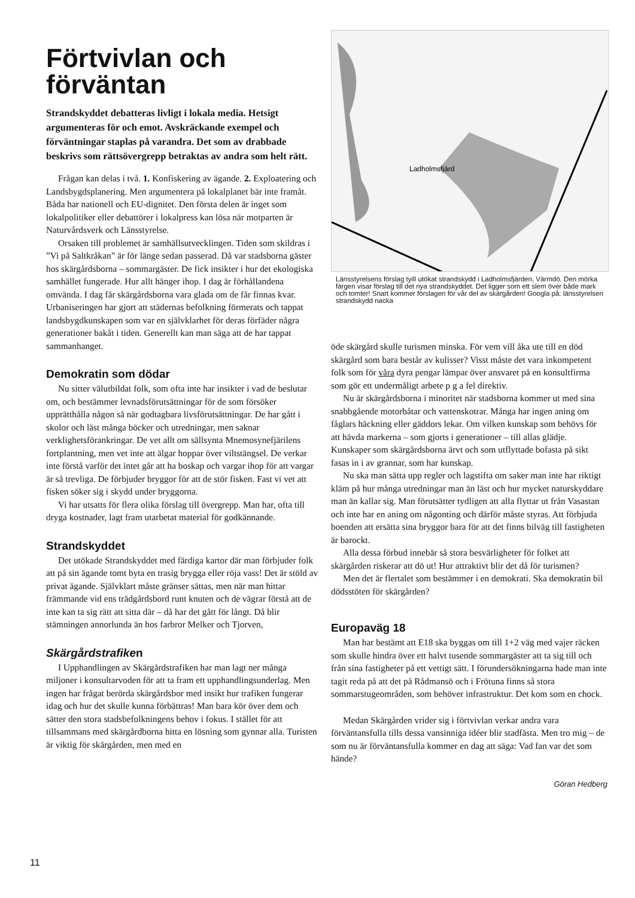Förtvivlan och förväntan
Strandskyddet debatteras livligt i lokala media. Hetsigt argumenteras för och emot. Avskräckande exempel och förväntningar staplas på varandra. Det som av drabbade beskrivs som rättsövergrepp betraktas av andra som helt rätt.
Frågan kan delas i två. 1. Konfiskering av ägande. 2. Exploatering och Landsbygdsplanering. Men argumentera på lokalplanet bär inte framåt. Båda har nationell och EU-dignitet. Den första delen är inget som lokalpolitiker eller debattörer i lokalpress kan lösa när motparten är Naturvårdsverk och Länsstyrelse.
Orsaken till problemet är samhällsutvecklingen. Tiden som skildras i ”Vi på Saltkråkan” är för länge sedan passerad. Då var stadsborna gäster hos skärgårdsborna – sommargäster. De fick insikter i hur det ekologiska samhället fungerade. Hur allt hänger ihop. I dag är förhållandena omvända. I dag får skärgårdsborna vara glada om de får finnas kvar. Urbaniseringen har gjort att städernas befolkning förmerats och tappat landsbygdkunskapen som var en självklarhet för deras förfäder några generationer bakåt i tiden. Generellt kan man säga att de har tappat sammanhanget.
Demokratin som dödar
Nu sitter välutbildat folk, som ofta inte har insikter i vad de beslutar om, och bestämmer levnadsförutsättningar för de som försöker upprätthålla någon så när godtagbara livsförutsättningar. De har gått i skolor och läst många böcker och utredningar, men saknar verklighetsförankringar. De vet allt om sällsynta Mnemosynefjärilens fortplantning, men vet inte att älgar hoppar över viltstängsel. De verkar inte förstå varför det intet går att ha boskap och vargar ihop för att vargar är så trevliga. De förbjuder bryggor för att de stör fisken. Fast vi vet att fisken söker sig i skydd under bryggorna.
Vi har utsatts för flera olika förslag till övergrepp. Man har, ofta till dryga kostnader, lagt fram utarbetat material för godkännande.
Strandskyddet
Det utökade Strandskyddet med färdiga kartor där man förbjuder folk att på sin ägande tomt byta en trasig brygga eller röja vass! Det är stöld av privat ägande. Självklart måste gränser sättas, men när man hittar främmande vid ens trädgårdsbord runt knuten och de vägrar förstå att de inte kan ta sig rätt att sitta där – då har det gått för långt. Då blir stämningen annorlunda än hos farbror Melker och Tjorven,
Skärgårdstrafiken
I Upphandlingen av Skärgårdstrafiken har man lagt ner många miljoner i konsultarvoden för att ta fram ett upphandlingsunderlag. Men ingen har frågat berörda skärgårdsbor med insikt hur trafiken fungerar idag och hur det skulle kunna förbättras! Man bara kör över dem och sätter den stora stadsbefolkningens behov i fokus. I stället för att tillsammans med skärgårdborna hitta en lösning som gynnar alla. Turisten är viktig för skärgården, men med en
Ladholmsfjärd
Länsstyrelsens förslag tyill utökat strandskydd i Ladholmsfjärden, Värmdö. Den mörka färgen visar förslag till det nya strandskyddet. Det ligger som ett slem över både mark och tomter! Snart kommer förslagen för vår del av skärgården! Googla på: länsstyrelsen strandskydd nacka
öde skärgård skulle turismen minska. För vem vill åka ute till en död skärgård som bara består av kulisser? Visst måste det vara inkompetent folk som för våra dyra pengar lämpar över ansvaret på en konsultfirma som gör ett undermåligt arbete p g a fel direktiv.
Nu är skärgårdsborna i minoritet när stadsborna kommer ut med sina snabbgående motorbåtar och vattenskotrar. Många har ingen aning om fåglars häckning eller gäddors lekar. Om vilken kunskap som behövs för att hävda markerna – som gjorts i generationer – till allas glädje. Kunskaper som skärgårdsborna ärvt och som utflyttade bofasta på sikt fasas in i av grannar, som har kunskap.
Nu ska man sätta upp regler och lagstifta om saker man inte har riktigt kläm på hur många utredningar man än läst och hur mycket naturskyddare man än kallar sig. Man förutsätter tydligen att alla flyttar ut från Vasastan och inte har en aning om någonting och därför måste styras. Att förbjuda boenden att ersätta sina bryggor bara för att det finns bilväg till fastigheten är barockt.
Alla dessa förbud innebär så stora besvärligheter för folket att skärgården riskerar att dö ut! Hur attraktivt blir det då för turismen?
Men det är flertalet som bestämmer i en demokrati. Ska demokratin bil dödsstöten för skärgården?
Europaväg 18
Man har bestämt att E18 ska byggas om till 1+2 väg med vajer räcken som skulle hindra över ett halvt tusende sommargäster att ta sig till och från sina fastigheter på ett vettigt sätt. I förundersökningarna hade man inte tagit reda på att det på Rådmansö och i Frötuna finns så stora sommarstugeområden, som behöver infrastruktur. Det kom som en chock.
Medan Skärgården vrider sig i förtvivlan verkar andra vara förväntansfulla tills dessa vansinniga idéer blir stadfästa. Men tro mig – de som nu är förväntansfulla kommer en dag att säga: Vad fan var det som hände?
Göran Hedberg
11